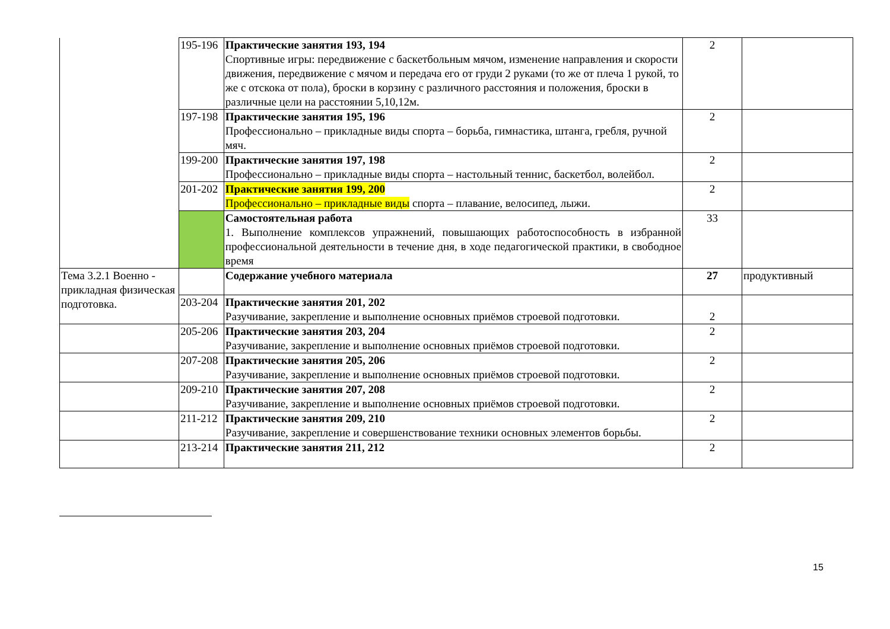| | 195-196 | Практические занятия 193, 194 Спортивные игры: передвижение с баскетбольным мячом, изменение направления и скорости движения, передвижение с мячом и передача его от груди 2 руками (то же от плеча 1 рукой, то же с отскока от пола), броски в корзину с различного расстояния и положения, броски в различные цели на расстоянии 5,10,12м. | 2 | |
| | 197-198 | Практические занятия 195, 196 Профессионально – прикладные виды спорта – борьба, гимнастика, штанга, гребля, ручной мяч. | 2 | |
| | 199-200 | Практические занятия 197, 198 Профессионально – прикладные виды спорта – настольный теннис, баскетбол, волейбол. | 2 | |
| | 201-202 | Практические занятия 199, 200 Профессионально – прикладные виды спорта – плавание, велосипед, лыжи. | 2 | |
| | | Самостоятельная работа 1. Выполнение комплексов упражнений, повышающих работоспособность в избранной профессиональной деятельности в течение дня, в ходе педагогической практики, в свободное время | 33 | |
| Тема 3.2.1 Военно - прикладная физическая подготовка. | | Содержание учебного материала | 27 | продуктивный |
| | 203-204 | Практические занятия 201, 202 Разучивание, закрепление и выполнение основных приёмов строевой подготовки. | 2 | |
| | 205-206 | Практические занятия 203, 204 Разучивание, закрепление и выполнение основных приёмов строевой подготовки. | 2 | |
| | 207-208 | Практические занятия 205, 206 Разучивание, закрепление и выполнение основных приёмов строевой подготовки. | 2 | |
| | 209-210 | Практические занятия 207, 208 Разучивание, закрепление и выполнение основных приёмов строевой подготовки. | 2 | |
| | 211-212 | Практические занятия 209, 210 Разучивание, закрепление и совершенствование техники основных элементов борьбы. | 2 | |
| | 213-214 | Практические занятия 211, 212 | 2 | |
15